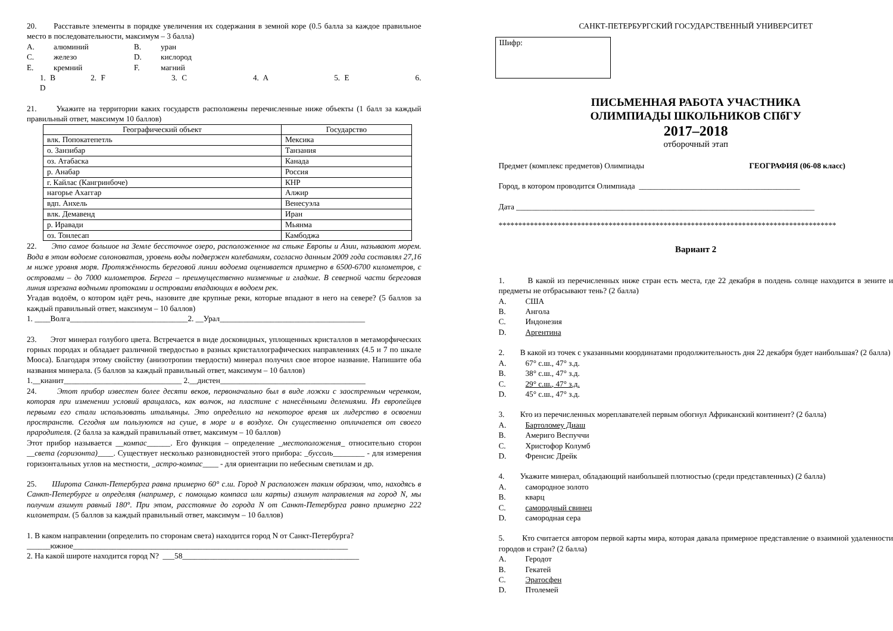20. Расставьте элементы в порядке увеличения их содержания в земной коре (0.5 балла за каждое правильное место в последовательности, максимум – 3 балла)
A. алюминий B. уран C. железо D. кислород E. кремний F. магний
1. B 2. F 3. C 4. A 5. E 6. D
21. Укажите на территории каких государств расположены перечисленные ниже объекты (1 балл за каждый правильный ответ, максимум 10 баллов)
| Географический объект | Государство |
| --- | --- |
| влк. Попокатепетль | Мексика |
| о. Занзибар | Танзания |
| оз. Атабаска | Канада |
| р. Анабар | Россия |
| г. Кайлас (Кангринбоче) | КНР |
| нагорье Ахаггар | Алжир |
| вдп. Анхель | Венесуэла |
| влк. Демавенд | Иран |
| р. Иравади | Мьянма |
| оз. Тонлесап | Камбоджа |
22. Это самое большое на Земле бессточное озеро, расположенное на стыке Европы и Азии, называют морем. Вода в этом водоеме солоноватая, уровень воды подвержен колебаниям, согласно данным 2009 года составлял 27,16 м ниже уровня моря. Протяжённость береговой линии водоема оценивается примерно в 6500-6700 километров, с островами – до 7000 километров. Берега – преимущественно низменные и гладкие. В северной части береговая линия изрезана водными протоками и островами впадающих в водоем рек.
Угадав водоём, о котором идёт речь, назовите две крупные реки, которые впадают в него на севере? (5 баллов за каждый правильный ответ, максимум – 10 баллов)
1. ____Волга______________________________2. __Урал_____________________________________
23. Этот минерал голубого цвета. Встречается в виде досковидных, уплощенных кристаллов в метаморфических горных породах и обладает различной твердостью в разных кристаллографических направлениях (4.5 и 7 по шкале Мооса). Благодаря этому свойству (анизотропии твердости) минерал получил свое второе название. Напишите оба названия минерала. (5 баллов за каждый правильный ответ, максимум – 10 баллов)
1.__кианит______________________________ 2.__дистен_____________________________________
24. Этот прибор известен более десяти веков, первоначально был в виде ложки с заостренным черенком, которая при изменении условий вращалась, как волчок, на пластине с нанесёнными делениями. Из европейцев первыми его стали использовать итальянцы. Это определило на некоторое время их лидерство в освоении пространств. Сегодня им пользуются на суше, в море и в воздухе. Он существенно отличается от своего прародителя. (2 балла за каждый правильный ответ, максимум – 10 баллов)
Этот прибор называется __компас______. Его функция – определение _местоположения_ относительно сторон __света (горизонта)____. Существует несколько разновидностей этого прибора: _буссоль________ - для измерения горизонтальных углов на местности, _астро-компас____ - для ориентации по небесным светилам и др.
25. Широта Санкт-Петербурга равна примерно 60° с.ш. Город N расположен таким образом, что, находясь в Санкт-Петербурге и определяя (например, с помощью компаса или карты) азимут направления на город N, мы получим азимут равный 180°. При этом, расстояние до города N от Санкт-Петербурга равно примерно 222 километрам. (5 баллов за каждый правильный ответ, максимум – 10 баллов)
1. В каком направлении (определить по сторонам света) находится город N от Санкт-Петербурга?
______южное______________________________________________________________________
2. На какой широте находится город N? ___58_____________________________________________
САНКТ-ПЕТЕРБУРГСКИЙ ГОСУДАРСТВЕННЫЙ УНИВЕРСИТЕТ
Шифр:
ПИСЬМЕННАЯ РАБОТА УЧАСТНИКА
ОЛИМПИАДЫ ШКОЛЬНИКОВ СПбГУ
2017–2018
отборочный этап
Предмет (комплекс предметов) Олимпиады ГЕОГРАФИЯ (06-08 класс)
Город, в котором проводится Олимпиада _________________________________________
Дата ____________________________________________________________________________
**************************************************************************************
Вариант 2
1. В какой из перечисленных ниже стран есть места, где 22 декабря в полдень солнце находится в зените и предметы не отбрасывают тень? (2 балла)
A. США
B. Ангола
C. Индонезия
D. Аргентина
2. В какой из точек с указанными координатами продолжительность дня 22 декабря будет наибольшая? (2 балла)
A. 67° с.ш., 47° з.д.
B. 38° с.ш., 47° з.д.
C. 29° с.ш., 47° з.д.
D. 45° с.ш., 47° з.д.
3. Кто из перечисленных мореплавателей первым обогнул Африканский континент? (2 балла)
A. Бартоломеу Диаш
B. Америго Веспуччи
C. Христофор Колумб
D. Френсис Дрейк
4. Укажите минерал, обладающий наибольшей плотностью (среди представленных) (2 балла)
A. самородное золото
B. кварц
C. самородный свинец
D. самородная сера
5. Кто считается автором первой карты мира, которая давала примерное представление о взаимной удаленности городов и стран? (2 балла)
A. Геродот
B. Гекатей
C. Эратосфен
D. Птолемей